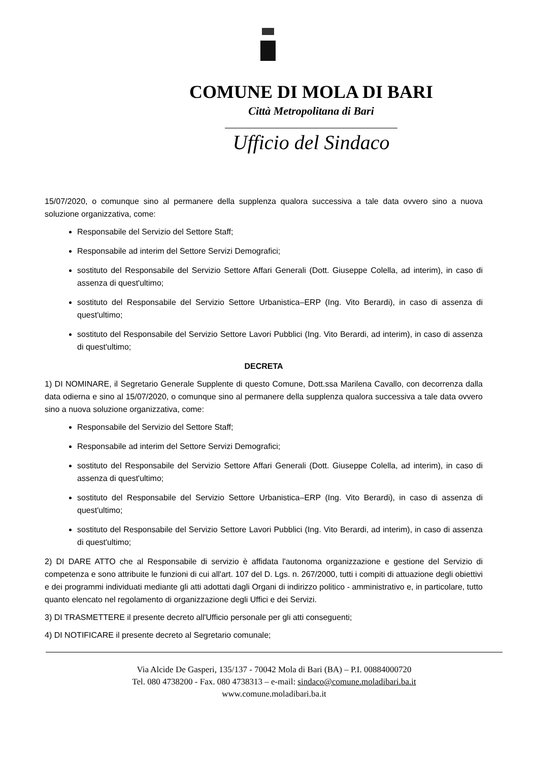COMUNE DI MOLA DI BARI
Città Metropolitana di Bari
Ufficio del Sindaco
15/07/2020, o comunque sino al permanere della supplenza qualora successiva a tale data ovvero sino a nuova soluzione organizzativa, come:
Responsabile del Servizio del Settore Staff;
Responsabile ad interim del Settore Servizi Demografici;
sostituto del Responsabile del Servizio Settore Affari Generali (Dott. Giuseppe Colella, ad interim), in caso di assenza di quest'ultimo;
sostituto del Responsabile del Servizio Settore Urbanistica–ERP (Ing. Vito Berardi), in caso di assenza di quest'ultimo;
sostituto del Responsabile del Servizio Settore Lavori Pubblici (Ing. Vito Berardi, ad interim), in caso di assenza di quest'ultimo;
DECRETA
1) DI NOMINARE, il Segretario Generale Supplente di questo Comune, Dott.ssa Marilena Cavallo, con decorrenza dalla data odierna e sino al 15/07/2020, o comunque sino al permanere della supplenza qualora successiva a tale data ovvero sino a nuova soluzione organizzativa, come:
Responsabile del Servizio del Settore Staff;
Responsabile ad interim del Settore Servizi Demografici;
sostituto del Responsabile del Servizio Settore Affari Generali (Dott. Giuseppe Colella, ad interim), in caso di assenza di quest'ultimo;
sostituto del Responsabile del Servizio Settore Urbanistica–ERP (Ing. Vito Berardi), in caso di assenza di quest'ultimo;
sostituto del Responsabile del Servizio Settore Lavori Pubblici (Ing. Vito Berardi, ad interim), in caso di assenza di quest'ultimo;
2) DI DARE ATTO che al Responsabile di servizio è affidata l'autonoma organizzazione e gestione del Servizio di competenza e sono attribuite le funzioni di cui all'art. 107 del D. Lgs. n. 267/2000, tutti i compiti di attuazione degli obiettivi e dei programmi individuati mediante gli atti adottati dagli Organi di indirizzo politico - amministrativo e, in particolare, tutto quanto elencato nel regolamento di organizzazione degli Uffici e dei Servizi.
3) DI TRASMETTERE il presente decreto all'Ufficio personale per gli atti conseguenti;
4) DI NOTIFICARE il presente decreto al Segretario comunale;
Via Alcide De Gasperi, 135/137 - 70042 Mola di Bari (BA) – P.I. 00884000720
Tel. 080 4738200 - Fax. 080 4738313 – e-mail: sindaco@comune.moladibari.ba.it
www.comune.moladibari.ba.it